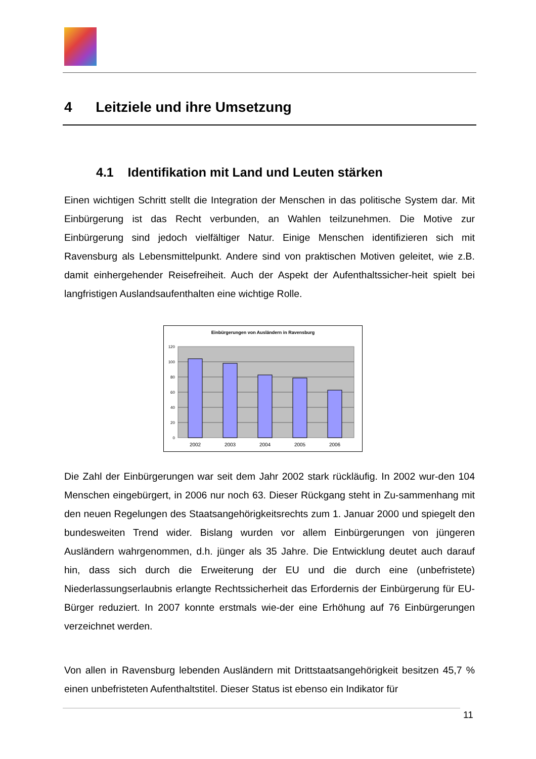4 Leitziele und ihre Umsetzung
4.1 Identifikation mit Land und Leuten stärken
Einen wichtigen Schritt stellt die Integration der Menschen in das politische System dar. Mit Einbürgerung ist das Recht verbunden, an Wahlen teilzunehmen. Die Motive zur Einbürgerung sind jedoch vielfältiger Natur. Einige Menschen identifizieren sich mit Ravensburg als Lebensmittelpunkt. Andere sind von praktischen Motiven geleitet, wie z.B. damit einhergehender Reisefreiheit. Auch der Aspekt der Aufenthaltssicher-heit spielt bei langfristigen Auslandsaufenthalten eine wichtige Rolle.
Einbürgerungen von Ausländern in Ravensburg
120
100
80
60
40
20
0
2002
2003
2004
2005
2006
Die Zahl der Einbürgerungen war seit dem Jahr 2002 stark rückläufig. In 2002 wur-den 104 Menschen eingebürgert, in 2006 nur noch 63. Dieser Rückgang steht in Zu-sammenhang mit den neuen Regelungen des Staatsangehörigkeitsrechts zum 1. Januar 2000 und spiegelt den bundesweiten Trend wider. Bislang wurden vor allem Einbürgerungen von jüngeren Ausländern wahrgenommen, d.h. jünger als 35 Jahre. Die Entwicklung deutet auch darauf hin, dass sich durch die Erweiterung der EU und die durch eine (unbefristete) Niederlassungserlaubnis erlangte Rechtssicherheit das Erfordernis der Einbürgerung für EU-Bürger reduziert. In 2007 konnte erstmals wie-der eine Erhöhung auf 76 Einbürgerungen verzeichnet werden.
Von allen in Ravensburg lebenden Ausländern mit Drittstaatsangehörigkeit besitzen 45,7 % einen unbefristeten Aufenthaltstitel. Dieser Status ist ebenso ein Indikator für
11